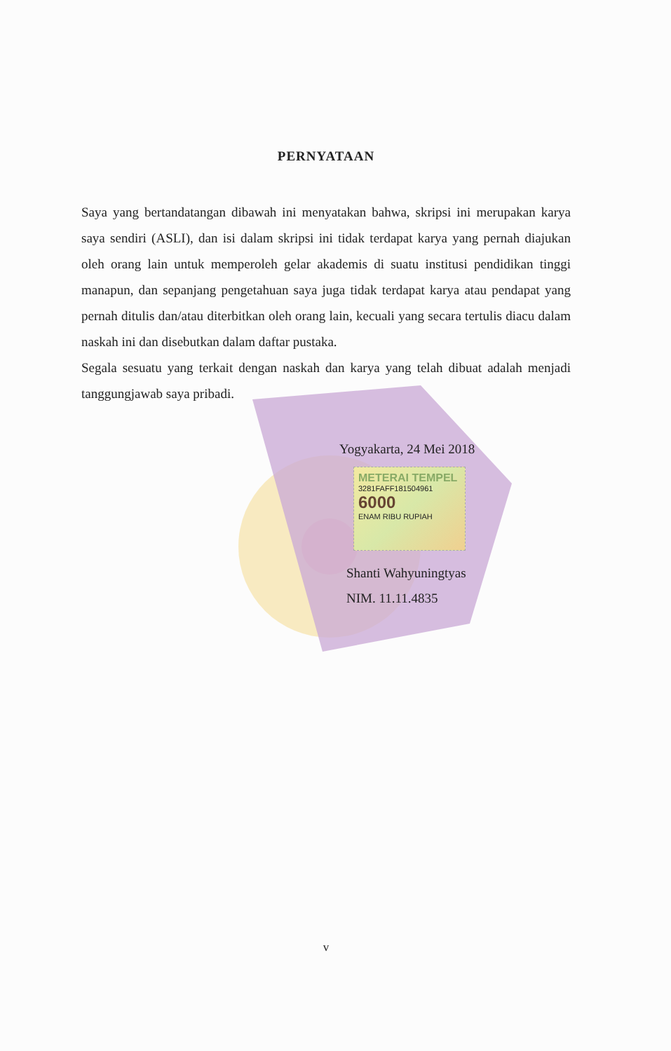PERNYATAAN
Saya yang bertandatangan dibawah ini menyatakan bahwa, skripsi ini merupakan karya saya sendiri (ASLI), dan isi dalam skripsi ini tidak terdapat karya yang pernah diajukan oleh orang lain untuk memperoleh gelar akademis di suatu institusi pendidikan tinggi manapun, dan sepanjang pengetahuan saya juga tidak terdapat karya atau pendapat yang pernah ditulis dan/atau diterbitkan oleh orang lain, kecuali yang secara tertulis diacu dalam naskah ini dan disebutkan dalam daftar pustaka.
Segala sesuatu yang terkait dengan naskah dan karya yang telah dibuat adalah menjadi tanggungjawab saya pribadi.
Yogyakarta, 24 Mei 2018
METERAI TEMPEL
3281FAFF181504961
6000
ENAM RIBU RUPIAH
Shanti Wahyuningtyas
NIM. 11.11.4835
v